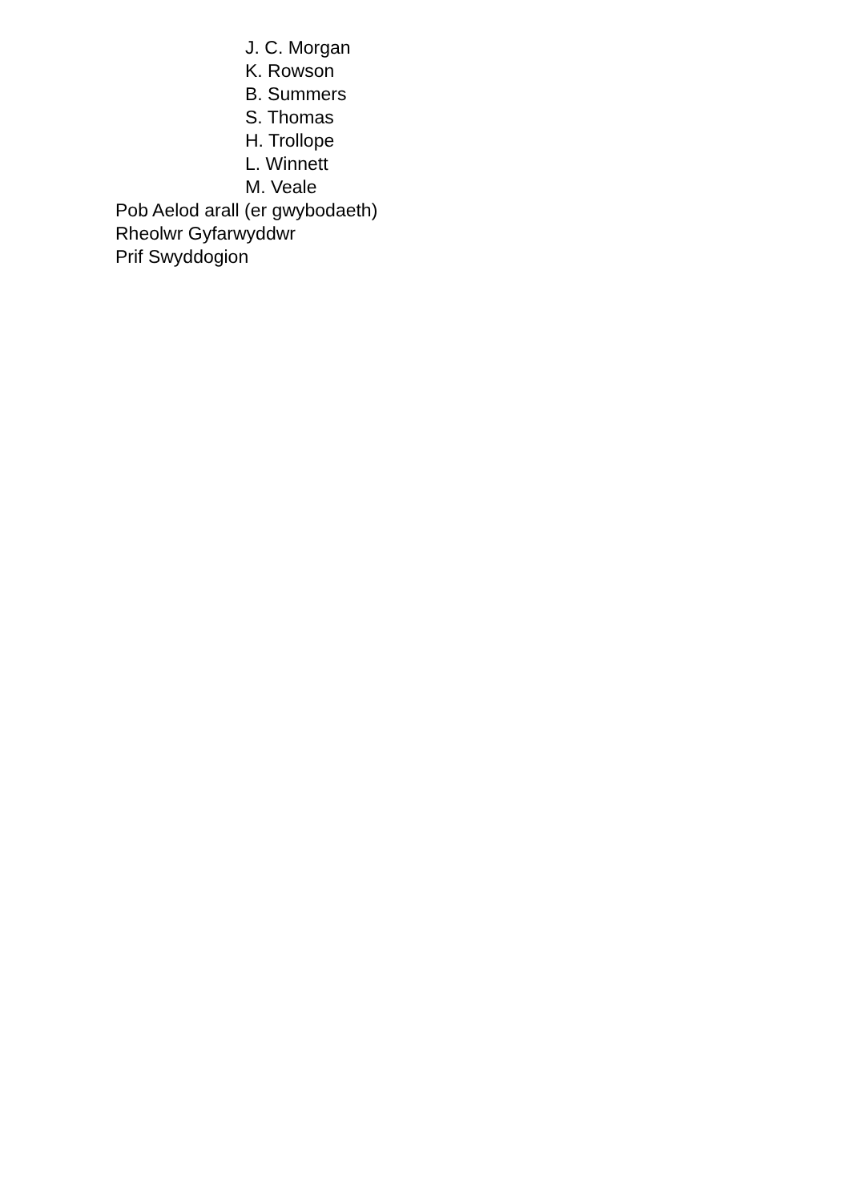J. C. Morgan
K. Rowson
B. Summers
S. Thomas
H. Trollope
L. Winnett
M. Veale
Pob Aelod arall (er gwybodaeth)
Rheolwr Gyfarwyddwr
Prif Swyddogion